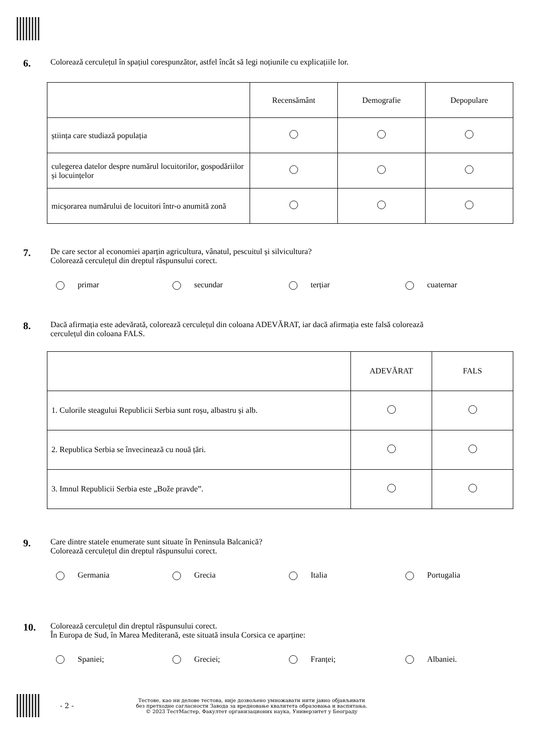6.
Colorează cerculețul în spațiul corespunzător, astfel încât să legi noțiunile cu explicațiile lor.
| | Recensământ | Demografie | Depopulare |
| știința care studiază populația | | | |
| culegerea datelor despre numărul locuitorilor, gospodăriilor și locuințelor | | | |
| micșorarea numărului de locuitori într-o anumită zonă | | | |
7.
De care sector al economiei aparțin agricultura, vânatul, pescuitul și silvicultura?
Colorează cerculețul din dreptul răspunsului corect.
primar secundar terțiar cuaternar
8.
Dacă afirmația este adevărată, colorează cerculețul din coloana ADEVĂRAT, iar dacă afirmația este falsă colorează
cerculețul din coloana FALS.
| | ADEVĂRAT | FALS |
| 1. Culorile steagului Republicii Serbia sunt roșu, albastru și alb. | | |
| 2. Republica Serbia se învecinează cu nouă țări. | | |
| 3. Imnul Republicii Serbia este „Bože pravde”. | | |
9.
Care dintre statele enumerate sunt situate în Peninsula Balcanică?
Colorează cerculețul din dreptul răspunsului corect.
Germania Grecia Italia Portugalia
10.
Colorează cerculețul din dreptul răspunsului corect.
În Europa de Sud, în Marea Mediterană, este situată insula Corsica ce aparține:
Spaniei; Greciei; Franței; Albaniei.
- 2 -
Тестове, као ни делове тестова, није дозвољено умножавати нити јавно објављивати
без претходне сагласности Завода за вредновање квалитета образовања и васпитања.
© 2023 ТестМастер, Факултет организационих наука, Универзитет у Београду